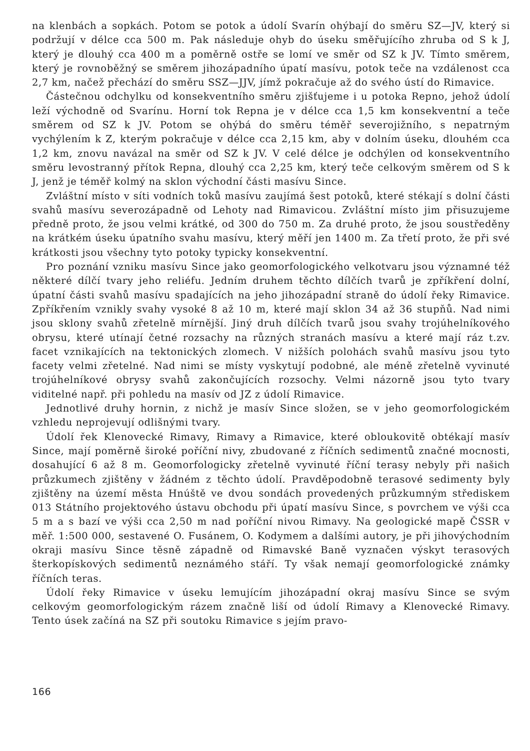na klenbách a sopkách. Potom se potok a údolí Svarín ohýbají do směru SZ—JV, který si podržují v délce cca 500 m. Pak následuje ohyb do úseku směřujícího zhruba od S k J, který je dlouhý cca 400 m a poměrně ostře se lomí ve směr od SZ k JV. Tímto směrem, který je rovnoběžný se směrem jihozápadního úpatí masívu, potok teče na vzdálenost cca 2,7 km, načež přechází do směru SSZ—JJV, jímž pokračuje až do svého ústí do Rimavice.
Částečnou odchylku od konsekventního směru zjišťujeme i u potoka Repno, jehož údolí leží východně od Svarínu. Horní tok Repna je v délce cca 1,5 km konsekventní a teče směrem od SZ k JV. Potom se ohýbá do směru téměř severojižního, s nepatrným vychýlením k Z, kterým pokračuje v délce cca 2,15 km, aby v dolním úseku, dlouhém cca 1,2 km, znovu navázal na směr od SZ k JV. V celé délce je odchýlen od konsekventního směru levostranný přítok Repna, dlouhý cca 2,25 km, který teče celkovým směrem od S k J, jenž je téměř kolmý na sklon východní části masívu Since.
Zvláštní místo v síti vodních toků masívu zaujímá šest potoků, které stékají s dolní části svahů masívu severozápadně od Lehoty nad Rimavicou. Zvláštní místo jim přisuzujeme předně proto, že jsou velmi krátké, od 300 do 750 m. Za druhé proto, že jsou soustředěny na krátkém úseku úpatního svahu masívu, který měří jen 1400 m. Za třetí proto, že při své krátkosti jsou všechny tyto potoky typicky konsekventní.
Pro poznání vzniku masívu Since jako geomorfologického velkotvaru jsou významné též některé dílčí tvary jeho reliéfu. Jedním druhem těchto dílčích tvarů je zpříkření dolní, úpatní části svahů masívu spadajících na jeho jihozápadní straně do údolí řeky Rimavice. Zpříkřením vznikly svahy vysoké 8 až 10 m, které mají sklon 34 až 36 stupňů. Nad nimi jsou sklony svahů zřetelně mírnější. Jiný druh dílčích tvarů jsou svahy trojúhelníkového obrysu, které utínají četné rozsachy na různých stranách masívu a které mají ráz t.zv. facet vznikajících na tektonických zlomech. V nižších polohách svahů masívu jsou tyto facety velmi zřetelné. Nad nimi se místy vyskytují podobné, ale méně zřetelně vyvinuté trojúhelníkové obrysy svahů zakončujících rozsochy. Velmi názorně jsou tyto tvary viditelné např. při pohledu na masív od JZ z údolí Rimavice.
Jednotlivé druhy hornin, z nichž je masív Since složen, se v jeho geomorfologickém vzhledu neprojevují odlišnými tvary.
Údolí řek Klenovecké Rimavy, Rimavy a Rimavice, které obloukovitě obtékají masív Since, mají poměrně široké poříční nivy, zbudované z říčních sedimentů značné mocnosti, dosahující 6 až 8 m. Geomorfologicky zřetelně vyvinuté říční terasy nebyly při našich průzkumech zjištěny v žádném z těchto údolí. Pravděpodobně terasové sedimenty byly zjištěny na území města Hnúště ve dvou sondách provedených průzkumným střediskem 013 Státního projektového ústavu obchodu při úpatí masívu Since, s povrchem ve výši cca 5 m a s bazí ve výši cca 2,50 m nad poříční nivou Rimavy. Na geologické mapě ČSSR v měř. 1:500 000, sestavené O. Fusánem, O. Kodymem a dalšími autory, je při jihovýchodním okraji masívu Since těsně západně od Rimavské Baně vyznačen výskyt terasových šterkopískových sedimentů neznámého stáří. Ty však nemají geomorfologické známky říčních teras.
Údolí řeky Rimavice v úseku lemujícím jihozápadní okraj masívu Since se svým celkovým geomorfologickým rázem značně liší od údolí Rimavy a Klenovecké Rimavy. Tento úsek začíná na SZ při soutoku Rimavice s jejím pravo-
166